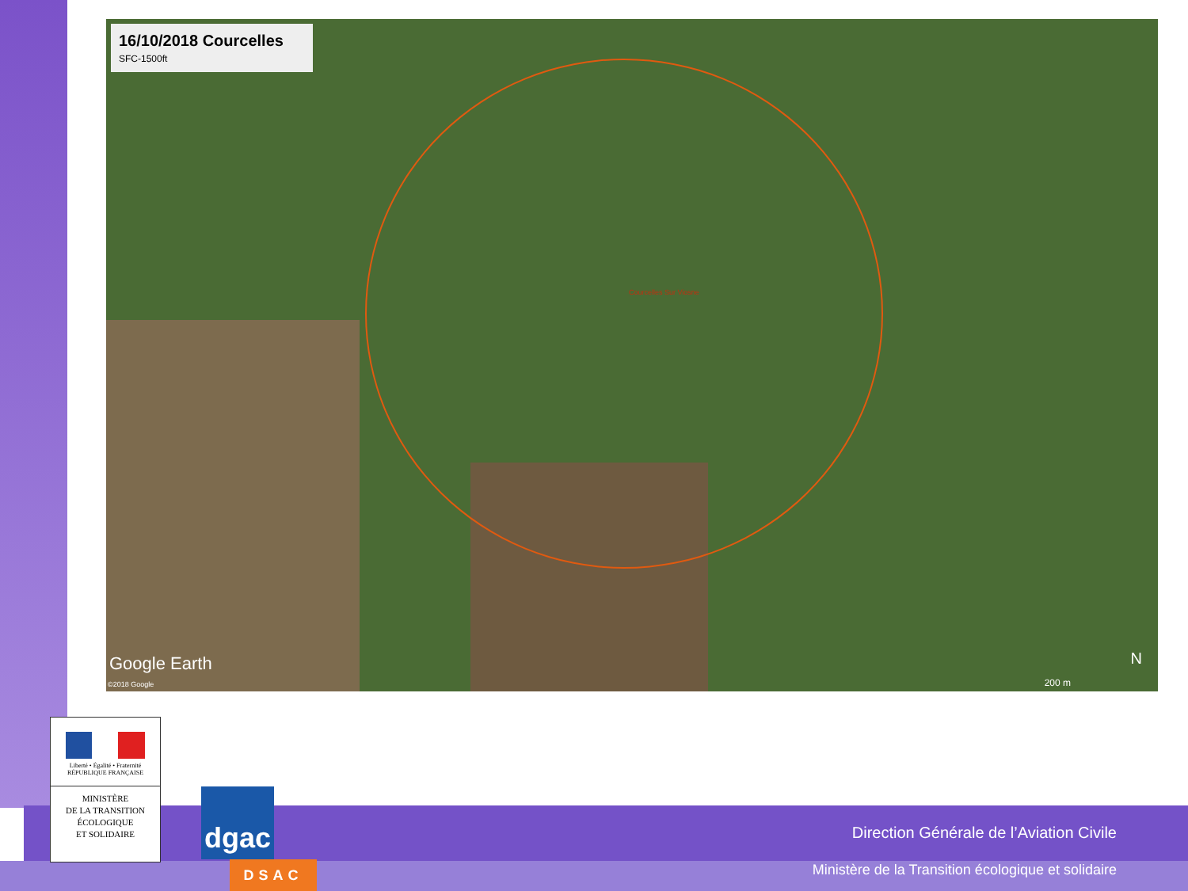16/10/2018 Courcelles
SFC-1500ft
Courcelles Sur Viosne
Google Earth
©2018 Google 200 m
N
Direction Générale de l’Aviation Civile
Ministère de la Transition écologique et solidaire
Liberté • Égalité • Fraternité
RÉPUBLIQUE FRANÇAISE
MINISTÈRE
DE LA TRANSITION
ÉCOLOGIQUE
ET SOLIDAIRE
dgac
DSAC